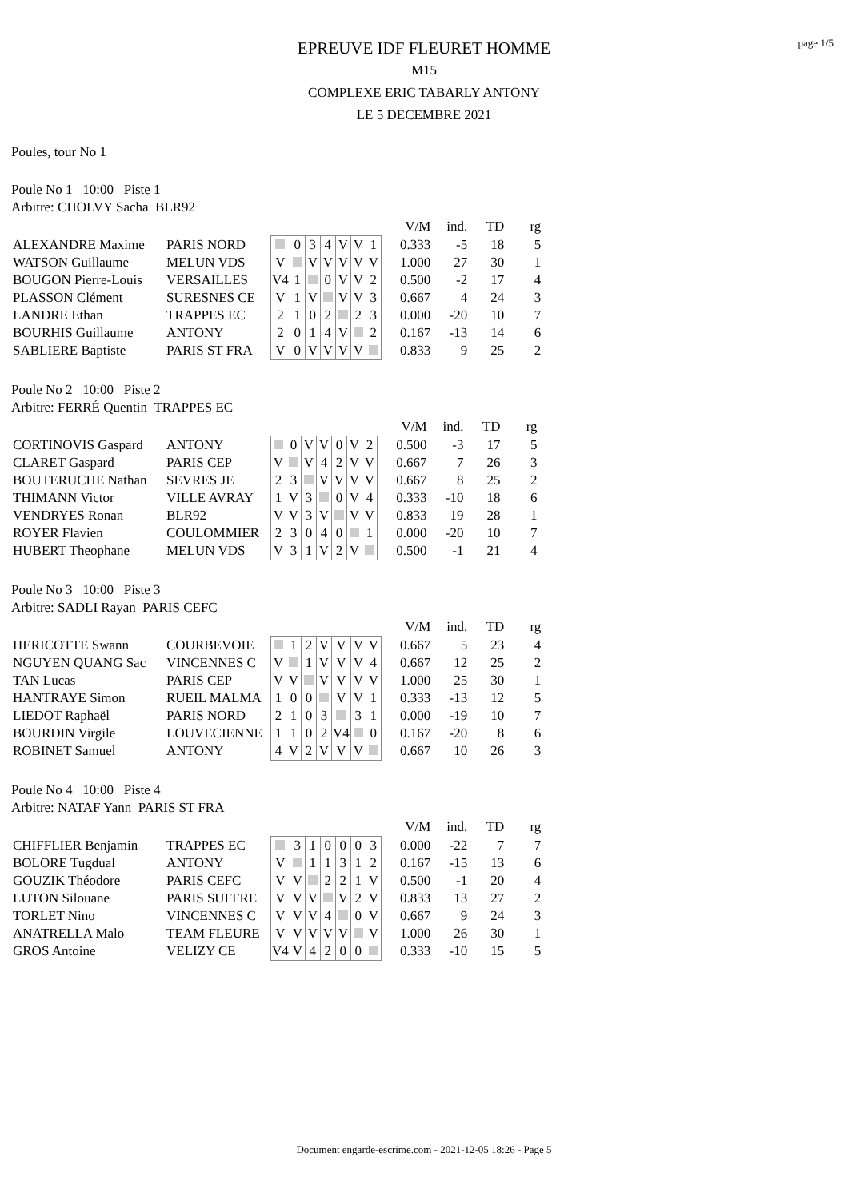page 1/5
EPREUVE IDF FLEURET HOMME
M15
COMPLEXE ERIC TABARLY ANTONY
LE 5 DECEMBRE 2021
Poules, tour No 1
Poule No 1 10:00 Piste 1
Arbitre: CHOLVY Sacha BLR92
| | | | | | | | | | | V/M | ind. | TD | rg |
| ALEXANDRE Maxime | PARIS NORD | | 0 | 3 | 4 | V | V | 1 | | 0.333 | -5 | 18 | 5 |
| WATSON Guillaume | MELUN VDS | V | | V | V | V | V | V | | 1.000 | 27 | 30 | 1 |
| BOUGON Pierre-Louis | VERSAILLES | V4 | 1 | | 0 | V | V | 2 | | 0.500 | -2 | 17 | 4 |
| PLASSON Clément | SURESNES CE | V | 1 | V | | V | V | 3 | | 0.667 | 4 | 24 | 3 |
| LANDRE Ethan | TRAPPES EC | 2 | 1 | 0 | 2 | | 2 | 3 | | 0.000 | -20 | 10 | 7 |
| BOURHIS Guillaume | ANTONY | 2 | 0 | 1 | 4 | V | | 2 | | 0.167 | -13 | 14 | 6 |
| SABLIERE Baptiste | PARIS ST FRA | V | 0 | V | V | V | V | | | 0.833 | 9 | 25 | 2 |
Poule No 2 10:00 Piste 2
Arbitre: FERRÉ Quentin TRAPPES EC
| | | | | | | | | | | V/M | ind. | TD | rg |
| CORTINOVIS Gaspard | ANTONY | | 0 | V | V | 0 | V | 2 | | 0.500 | -3 | 17 | 5 |
| CLARET Gaspard | PARIS CEP | V | | V | 4 | 2 | V | V | | 0.667 | 7 | 26 | 3 |
| BOUTERUCHE Nathan | SEVRES JE | 2 | 3 | | V | V | V | V | | 0.667 | 8 | 25 | 2 |
| THIMANN Victor | VILLE AVRAY | 1 | V | 3 | | 0 | V | 4 | | 0.333 | -10 | 18 | 6 |
| VENDRYES Ronan | BLR92 | V | V | 3 | V | | V | V | | 0.833 | 19 | 28 | 1 |
| ROYER Flavien | COULOMMIER | 2 | 3 | 0 | 4 | 0 | | 1 | | 0.000 | -20 | 10 | 7 |
| HUBERT Theophane | MELUN VDS | V | 3 | 1 | V | 2 | V | | | 0.500 | -1 | 21 | 4 |
Poule No 3 10:00 Piste 3
Arbitre: SADLI Rayan PARIS CEFC
| | | | | | | | | | | V/M | ind. | TD | rg |
| HERICOTTE Swann | COURBEVOIE | | 1 | 2 | V | V | V | V | | 0.667 | 5 | 23 | 4 |
| NGUYEN QUANG Sac | VINCENNES C | V | | 1 | V | V | V | 4 | | 0.667 | 12 | 25 | 2 |
| TAN Lucas | PARIS CEP | V | V | | V | V | V | V | | 1.000 | 25 | 30 | 1 |
| HANTRAYE Simon | RUEIL MALMA | 1 | 0 | 0 | | V | V | 1 | | 0.333 | -13 | 12 | 5 |
| LIEDOT Raphaël | PARIS NORD | 2 | 1 | 0 | 3 | | 3 | 1 | | 0.000 | -19 | 10 | 7 |
| BOURDIN Virgile | LOUVECIENNE | 1 | 1 | 0 | 2 | V4 | | 0 | | 0.167 | -20 | 8 | 6 |
| ROBINET Samuel | ANTONY | 4 | V | 2 | V | V | V | | | 0.667 | 10 | 26 | 3 |
Poule No 4 10:00 Piste 4
Arbitre: NATAF Yann PARIS ST FRA
| | | | | | | | | | | V/M | ind. | TD | rg |
| CHIFFLIER Benjamin | TRAPPES EC | | 3 | 1 | 0 | 0 | 0 | 3 | | 0.000 | -22 | 7 | 7 |
| BOLORE Tugdual | ANTONY | V | | 1 | 1 | 3 | 1 | 2 | | 0.167 | -15 | 13 | 6 |
| GOUZIK Théodore | PARIS CEFC | V | V | | 2 | 2 | 1 | V | | 0.500 | -1 | 20 | 4 |
| LUTON Silouane | PARIS SUFFRE | V | V | V | | V | 2 | V | | 0.833 | 13 | 27 | 2 |
| TORLET Nino | VINCENNES C | V | V | V | 4 | | 0 | V | | 0.667 | 9 | 24 | 3 |
| ANATRELLA Malo | TEAM FLEURE | V | V | V | V | V | | V | | 1.000 | 26 | 30 | 1 |
| GROS Antoine | VELIZY CE | V4 | V | 4 | 2 | 0 | 0 | | | 0.333 | -10 | 15 | 5 |
Document engarde-escrime.com - 2021-12-05 18:26 - Page 5